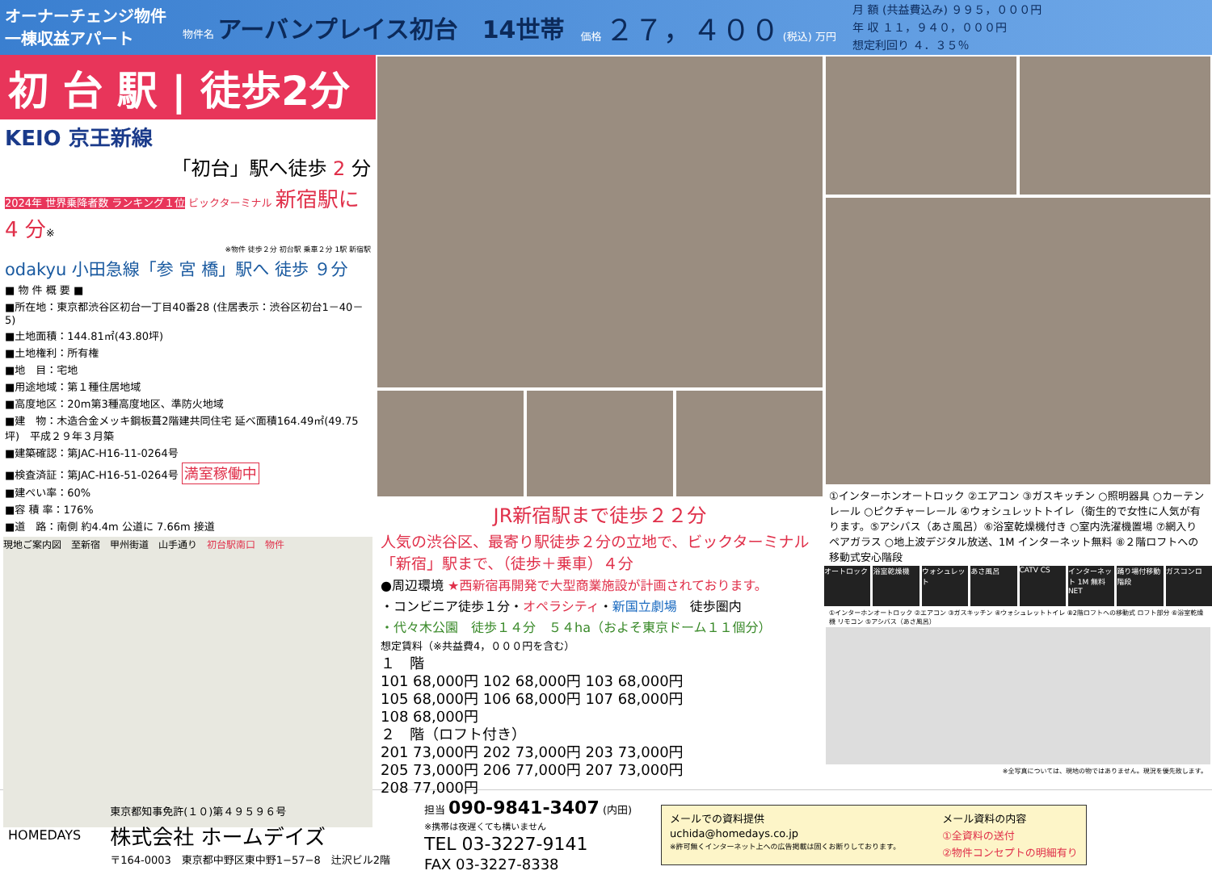オーナーチェンジ物件
一棟収益アパート
物件名 アーバンプレイス初台　14世帯
価格 ２７，４００ (税込) 万円
月 額 (共益費込み) ９９５，０００円
年 収 １１，９４０，０００円
想定利回り ４．３５％
初 台 駅 | 徒歩2分
KEIO 京王新線
「初台」駅へ徒歩 2 分
2024年 世界乗降者数 ランキング１位 ビックターミナル 新宿駅に 4 分※
※物件 徒歩２分 初台駅 乗車２分 1駅 新宿駅
odakyu 小田急線「参 宮 橋」駅へ 徒歩 ９分
■ 物 件 概 要 ■
■所在地：東京都渋谷区初台一丁目40番28 (住居表示：渋谷区初台1－40－5)
■土地面積：144.81㎡(43.80坪)
■土地権利：所有権
■地　目：宅地
■用途地域：第１種住居地域
■高度地区：20m第3種高度地区、準防火地域
■建　物：木造合金メッキ鋼板葺2階建共同住宅 延べ面積164.49㎡(49.75坪)　平成２９年３月築
■建築確認：第JAC-H16-11-0264号
■検査済証：第JAC-H16-51-0264号 満室稼働中
■建ぺい率：60%
■容 積 率：176%
■道　路：南側 約4.4m 公道に 7.66m 接道
現地ご案内図　至新宿　甲州街道　山手通り　初台駅南口　物件
JR新宿駅まで徒歩２２分
人気の渋谷区、最寄り駅徒歩２分の立地で、ビックターミナル「新宿」駅まで、（徒歩＋乗車）４分
●周辺環境 ★西新宿再開発で大型商業施設が計画されております。
・コンビニア徒歩１分・オペラシティ・新国立劇場　徒歩圏内
・代々木公園　徒歩１４分　５４ha（およそ東京ドーム１１個分）
想定賃料（※共益費4，０００円を含む）
１　階
101 68,000円 102 68,000円 103 68,000円
105 68,000円 106 68,000円 107 68,000円
108 68,000円
２　階（ロフト付き）
201 73,000円 202 73,000円 203 73,000円
205 73,000円 206 77,000円 207 73,000円
208 77,000円
①インターホンオートロック ②エアコン ③ガスキッチン ○照明器具 ○カーテンレール ○ピクチャーレール ④ウォシュレットトイレ（衛生的で女性に人気が有ります。⑤アシバス（あさ風呂）⑥浴室乾燥機付き ○室内洗濯機置場 ⑦網入りペアガラス ○地上波デジタル放送、1M インターネット無料 ⑧２階ロフトへの移動式安心階段
オートロック 浴室乾燥機 ウォシュレット あさ風呂 CATV CS インターネット 1M 無料 NET 踊り場付移動階段 ガスコンロ
①インターホンオートロック ②エアコン ③ガスキッチン ④ウォシュレットトイレ ⑧2階ロフトへの移動式 ロフト部分 ⑥浴室乾燥機 リモコン ⑤アシバス（あさ風呂）
※全写真については、現地の物ではありません。現況を優先致します。
HOMEDAYS
東京都知事免許(１０)第４９５９６号
株式会社 ホームデイズ
〒164-0003　東京都中野区東中野1−57−8　辻沢ビル2階
担当 090-9841-3407 (内田)
※携帯は夜遅くても構いません
TEL 03-3227-9141
FAX 03-3227-8338
メールでの資料提供
uchida@homedays.co.jp
※許可無くインターネット上への広告掲載は固くお断りしております。
メール資料の内容
①全資料の送付
②物件コンセプトの明細有り